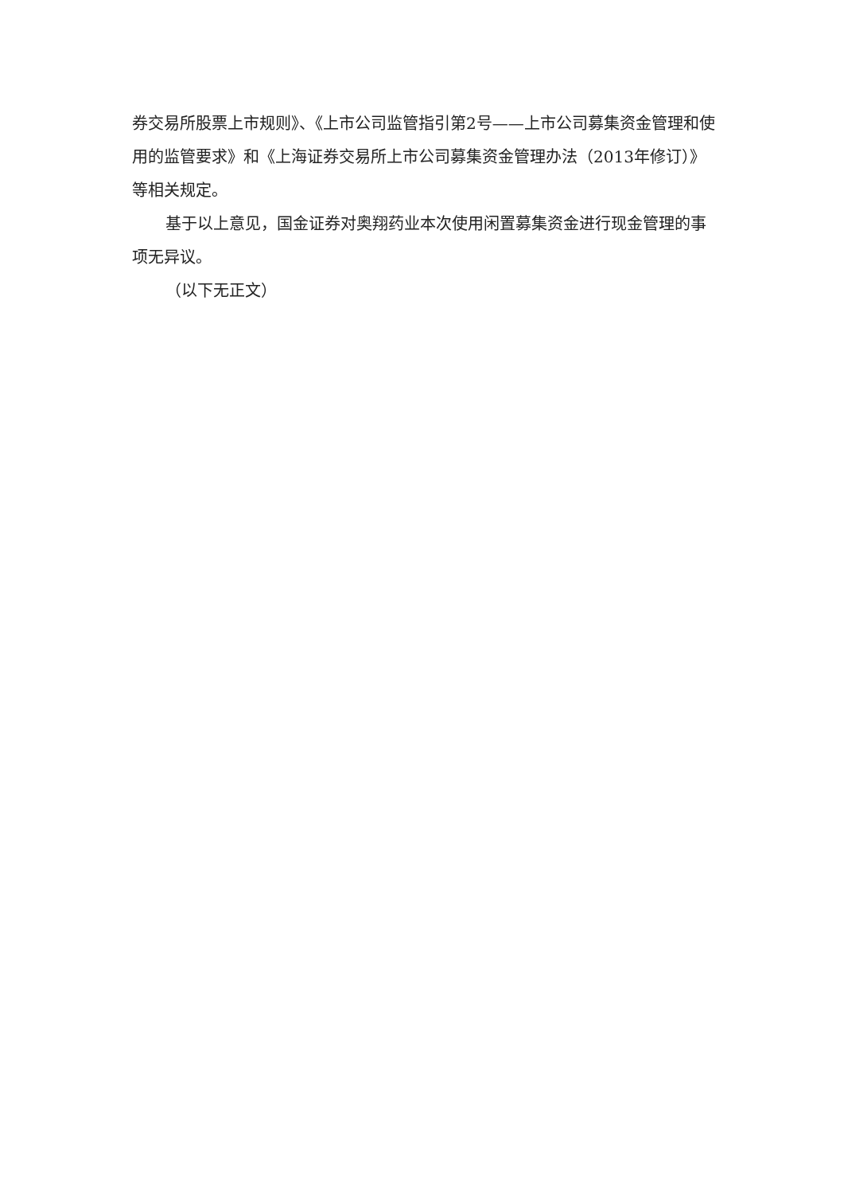券交易所股票上市规则》、《上市公司监管指引第2号——上市公司募集资金管理和使用的监管要求》和《上海证券交易所上市公司募集资金管理办法（2013年修订）》等相关规定。
基于以上意见，国金证券对奥翔药业本次使用闲置募集资金进行现金管理的事项无异议。
（以下无正文）